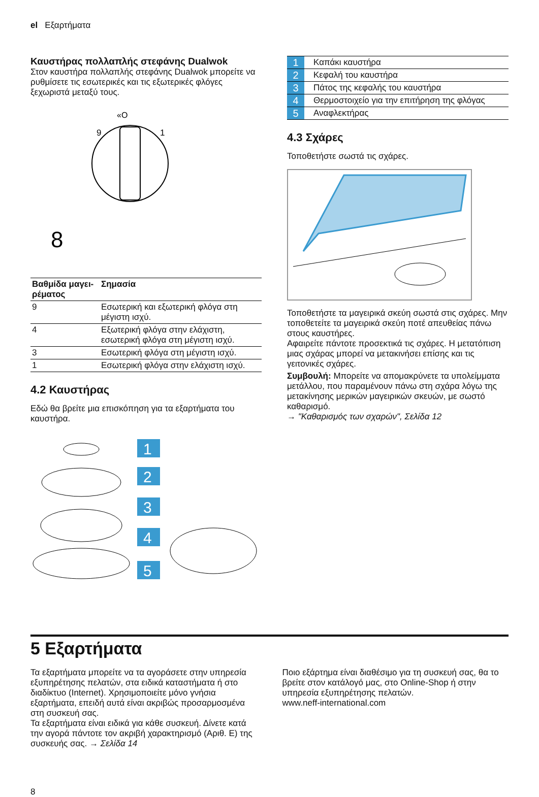el Εξαρτήματα
Καυστήρας πολλαπλής στεφάνης Dualwok
Στον καυστήρα πολλαπλής στεφάνης Dualwok μπορείτε να ρυθμίσετε τις εσωτερικές και τις εξωτερικές φλόγες ξεχωριστά μεταξύ τους.
«O
9
1
8
| Βαθμίδα μαγει-ρέματος | Σημασία |
| --- | --- |
| 9 | Εσωτερική και εξωτερική φλόγα στη μέγιστη ισχύ. |
| 4 | Εξωτερική φλόγα στην ελάχιστη, εσωτερική φλόγα στη μέγιστη ισχύ. |
| 3 | Εσωτερική φλόγα στη μέγιστη ισχύ. |
| 1 | Εσωτερική φλόγα στην ελάχιστη ισχύ. |
4.2 Καυστήρας
Εδώ θα βρείτε μια επισκόπηση για τα εξαρτήματα του καυστήρα.
1
2
3
4
5
| 1 | Καπάκι καυστήρα |
| 2 | Κεφαλή του καυστήρα |
| 3 | Πάτος της κεφαλής του καυστήρα |
| 4 | Θερμοστοιχείο για την επιτήρηση της φλόγας |
| 5 | Αναφλεκτήρας |
4.3 Σχάρες
Τοποθετήστε σωστά τις σχάρες.
Τοποθετήστε τα μαγειρικά σκεύη σωστά στις σχάρες. Μην τοποθετείτε τα μαγειρικά σκεύη ποτέ απευθείας πάνω στους καυστήρες.
Αφαιρείτε πάντοτε προσεκτικά τις σχάρες. Η μετατόπιση μιας σχάρας μπορεί να μετακινήσει επίσης και τις γειτονικές σχάρες.
Συμβουλή: Μπορείτε να απομακρύνετε τα υπολείμματα μετάλλου, που παραμένουν πάνω στη σχάρα λόγω της μετακίνησης μερικών μαγειρικών σκευών, με σωστό καθαρισμό.
→ "Καθαρισμός των σχαρών", Σελίδα 12
5 Εξαρτήματα
Τα εξαρτήματα μπορείτε να τα αγοράσετε στην υπηρεσία εξυπηρέτησης πελατών, στα ειδικά καταστήματα ή στο διαδίκτυο (Internet). Χρησιμοποιείτε μόνο γνήσια εξαρτήματα, επειδή αυτά είναι ακριβώς προσαρμοσμένα στη συσκευή σας.
Τα εξαρτήματα είναι ειδικά για κάθε συσκευή. Δίνετε κατά την αγορά πάντοτε τον ακριβή χαρακτηρισμό (Αριθ. E) της συσκευής σας. → Σελίδα 14
Ποιο εξάρτημα είναι διαθέσιμο για τη συσκευή σας, θα το βρείτε στον κατάλογό μας, στο Online-Shop ή στην υπηρεσία εξυπηρέτησης πελατών.
www.neff-international.com
8